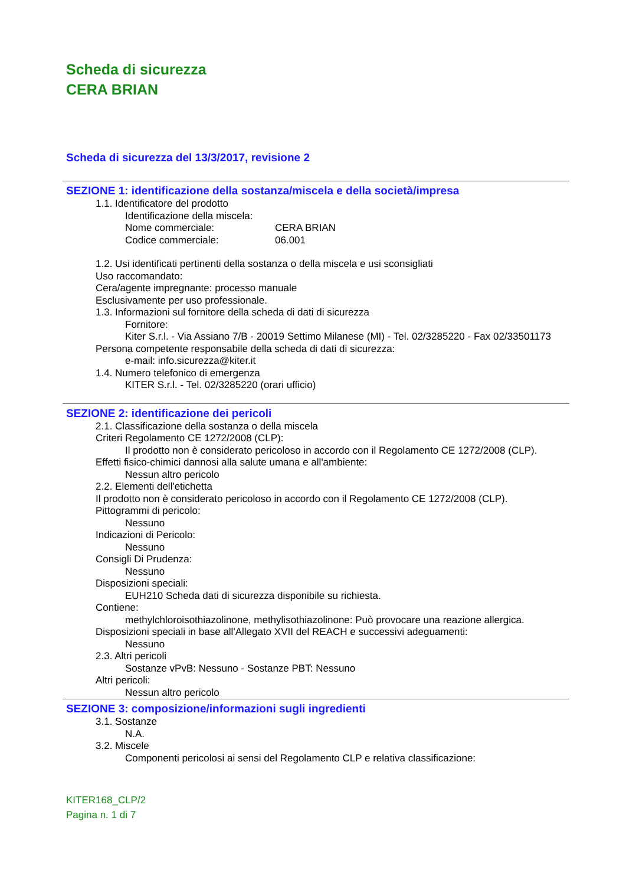Scheda di sicurezza
CERA BRIAN
Scheda di sicurezza del 13/3/2017, revisione 2
SEZIONE 1: identificazione della sostanza/miscela e della società/impresa
1.1. Identificatore del prodotto
Identificazione della miscela:
Nome commerciale: CERA BRIAN
Codice commerciale: 06.001
1.2. Usi identificati pertinenti della sostanza o della miscela e usi sconsigliati
Uso raccomandato:
Cera/agente impregnante: processo manuale
Esclusivamente per uso professionale.
1.3. Informazioni sul fornitore della scheda di dati di sicurezza
Fornitore:
Kiter S.r.l. - Via Assiano 7/B - 20019 Settimo Milanese (MI) - Tel. 02/3285220 - Fax 02/33501173
Persona competente responsabile della scheda di dati di sicurezza:
e-mail: info.sicurezza@kiter.it
1.4. Numero telefonico di emergenza
KITER S.r.l. - Tel. 02/3285220 (orari ufficio)
SEZIONE 2: identificazione dei pericoli
2.1. Classificazione della sostanza o della miscela
Criteri Regolamento CE 1272/2008 (CLP):
Il prodotto non è considerato pericoloso in accordo con il Regolamento CE 1272/2008 (CLP).
Effetti fisico-chimici dannosi alla salute umana e all'ambiente:
Nessun altro pericolo
2.2. Elementi dell'etichetta
Il prodotto non è considerato pericoloso in accordo con il Regolamento CE 1272/2008 (CLP).
Pittogrammi di pericolo:
Nessuno
Indicazioni di Pericolo:
Nessuno
Consigli Di Prudenza:
Nessuno
Disposizioni speciali:
EUH210 Scheda dati di sicurezza disponibile su richiesta.
Contiene:
methylchloroisothiazolinone, methylisothiazolinone: Può provocare una reazione allergica.
Disposizioni speciali in base all'Allegato XVII del REACH e successivi adeguamenti:
Nessuno
2.3. Altri pericoli
Sostanze vPvB: Nessuno - Sostanze PBT: Nessuno
Altri pericoli:
Nessun altro pericolo
SEZIONE 3: composizione/informazioni sugli ingredienti
3.1. Sostanze
N.A.
3.2. Miscele
Componenti pericolosi ai sensi del Regolamento CLP e relativa classificazione:
KITER168_CLP/2
Pagina n. 1 di 7